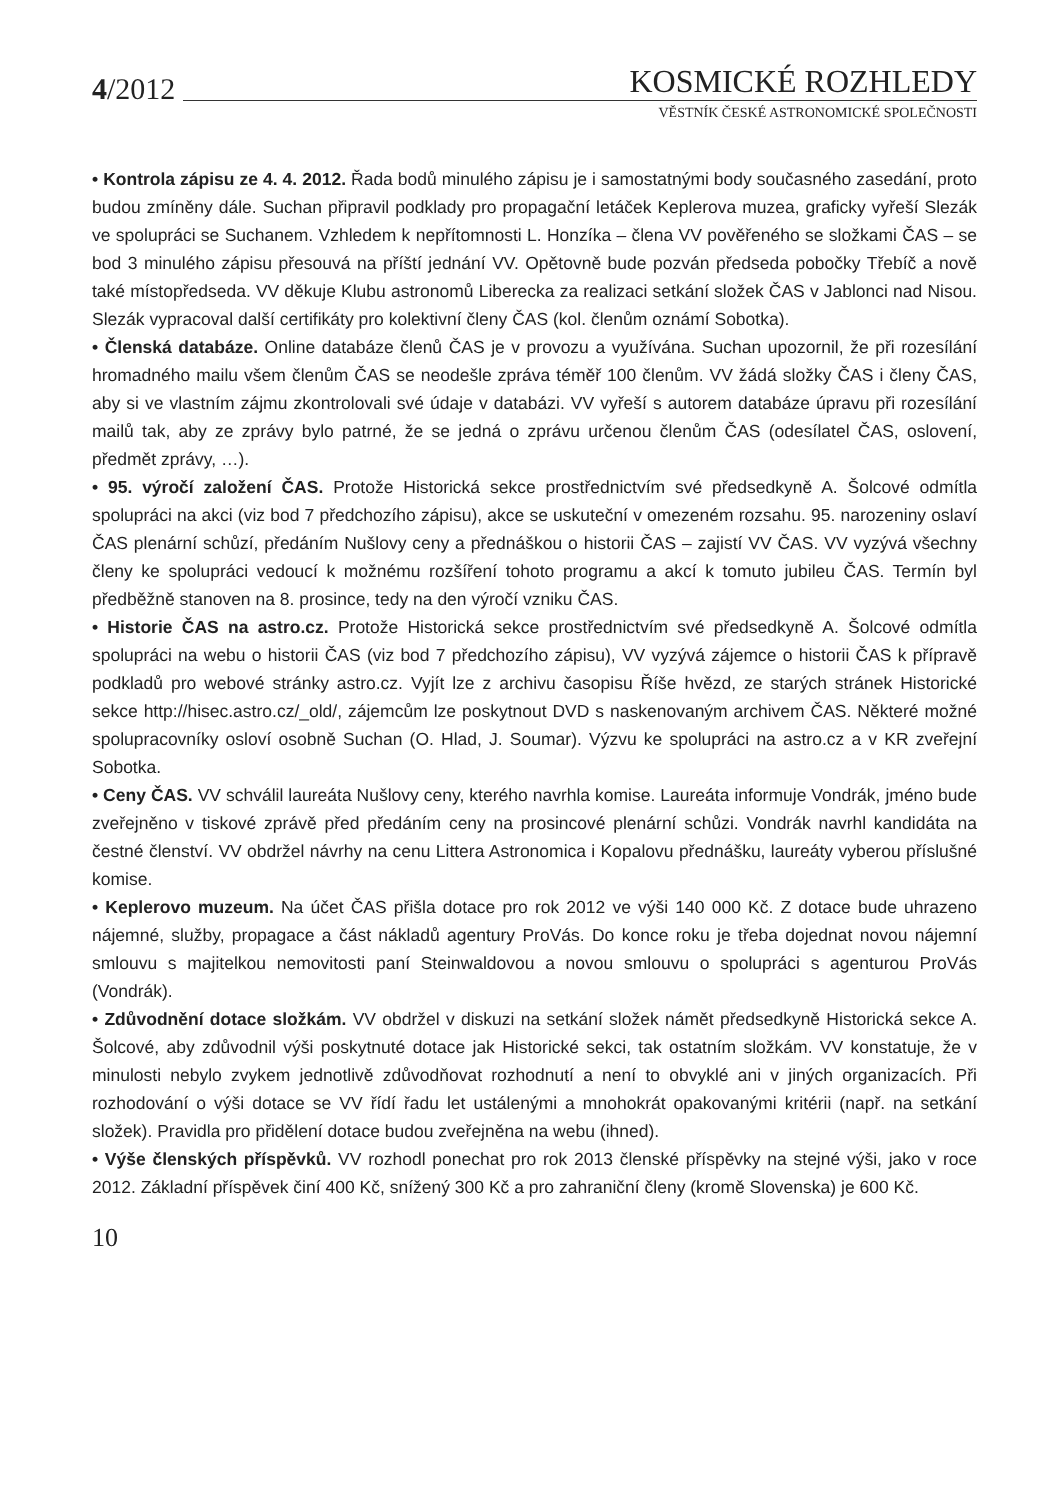4/2012 KOSMICKÉ ROZHLEDY
VĚSTNÍK ČESKÉ ASTRONOMICKÉ SPOLEČNOSTI
• Kontrola zápisu ze 4. 4. 2012. Řada bodů minulého zápisu je i samostatnými body současného zasedání, proto budou zmíněny dále. Suchan připravil podklady pro propagační letáček Keplerova muzea, graficky vyřeší Slezák ve spolupráci se Suchanem. Vzhledem k nepřítomnosti L. Honzíka – člena VV pověřeného se složkami ČAS – se bod 3 minulého zápisu přesouvá na příští jednání VV. Opětovně bude pozván předseda pobočky Třebíč a nově také místopředseda. VV děkuje Klubu astronomů Liberecka za realizaci setkání složek ČAS v Jablonci nad Nisou. Slezák vypracoval další certifikáty pro kolektivní členy ČAS (kol. členům oznámí Sobotka).
• Členská databáze. Online databáze členů ČAS je v provozu a využívána. Suchan upozornil, že při rozesílání hromadného mailu všem členům ČAS se neodešle zpráva téměř 100 členům. VV žádá složky ČAS i členy ČAS, aby si ve vlastním zájmu zkontrolovali své údaje v databázi. VV vyřeší s autorem databáze úpravu při rozesílání mailů tak, aby ze zprávy bylo patrné, že se jedná o zprávu určenou členům ČAS (odesílatel ČAS, oslovení, předmět zprávy, …).
• 95. výročí založení ČAS. Protože Historická sekce prostřednictvím své předsedkyně A. Šolcové odmítla spolupráci na akci (viz bod 7 předchozího zápisu), akce se uskuteční v omezeném rozsahu. 95. narozeniny oslaví ČAS plenární schůzí, předáním Nušlovy ceny a přednáškou o historii ČAS – zajistí VV ČAS. VV vyzývá všechny členy ke spolupráci vedoucí k možnému rozšíření tohoto programu a akcí k tomuto jubileu ČAS. Termín byl předběžně stanoven na 8. prosince, tedy na den výročí vzniku ČAS.
• Historie ČAS na astro.cz. Protože Historická sekce prostřednictvím své předsedkyně A. Šolcové odmítla spolupráci na webu o historii ČAS (viz bod 7 předchozího zápisu), VV vyzývá zájemce o historii ČAS k přípravě podkladů pro webové stránky astro.cz. Vyjít lze z archivu časopisu Říše hvězd, ze starých stránek Historické sekce http://hisec.astro.cz/_old/, zájemcům lze poskytnout DVD s naskenovaným archivem ČAS. Některé možné spolupracovníky osloví osobně Suchan (O. Hlad, J. Soumar). Výzvu ke spolupráci na astro.cz a v KR zveřejní Sobotka.
• Ceny ČAS. VV schválil laureáta Nušlovy ceny, kterého navrhla komise. Laureáta informuje Vondrák, jméno bude zveřejněno v tiskové zprávě před předáním ceny na prosincové plenární schůzi. Vondrák navrhl kandidáta na čestné členství. VV obdržel návrhy na cenu Littera Astronomica i Kopalovu přednášku, laureáty vyberou příslušné komise.
• Keplerovo muzeum. Na účet ČAS přišla dotace pro rok 2012 ve výši 140 000 Kč. Z dotace bude uhrazeno nájemné, služby, propagace a část nákladů agentury ProVás. Do konce roku je třeba dojednat novou nájemní smlouvu s majitelkou nemovitosti paní Steinwaldovou a novou smlouvu o spolupráci s agenturou ProVás (Vondrák).
• Zdůvodnění dotace složkám. VV obdržel v diskuzi na setkání složek námět předsedkyně Historická sekce A. Šolcové, aby zdůvodnil výši poskytnuté dotace jak Historické sekci, tak ostatním složkám. VV konstatuje, že v minulosti nebylo zvykem jednotlivě zdůvodňovat rozhodnutí a není to obvyklé ani v jiných organizacích. Při rozhodování o výši dotace se VV řídí řadu let ustálenými a mnohokrát opakovanými kritérii (např. na setkání složek). Pravidla pro přidělení dotace budou zveřejněna na webu (ihned).
• Výše členských příspěvků. VV rozhodl ponechat pro rok 2013 členské příspěvky na stejné výši, jako v roce 2012. Základní příspěvek činí 400 Kč, snížený 300 Kč a pro zahraniční členy (kromě Slovenska) je 600 Kč.
10